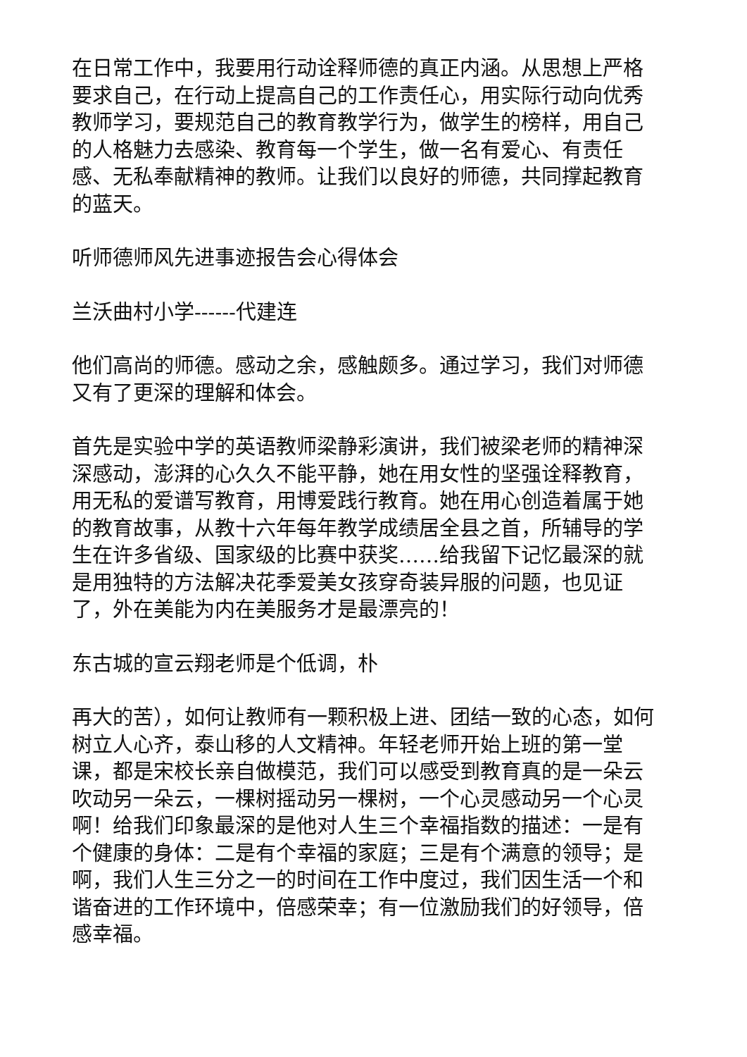在日常工作中，我要用行动诠释师德的真正内涵。从思想上严格要求自己，在行动上提高自己的工作责任心，用实际行动向优秀教师学习，要规范自己的教育教学行为，做学生的榜样，用自己的人格魅力去感染、教育每一个学生，做一名有爱心、有责任感、无私奉献精神的教师。让我们以良好的师德，共同撑起教育的蓝天。
听师德师风先进事迹报告会心得体会
兰沃曲村小学------代建连
他们高尚的师德。感动之余，感触颇多。通过学习，我们对师德又有了更深的理解和体会。
首先是实验中学的英语教师梁静彩演讲，我们被梁老师的精神深深感动，澎湃的心久久不能平静，她在用女性的坚强诠释教育，用无私的爱谱写教育，用博爱践行教育。她在用心创造着属于她的教育故事，从教十六年每年教学成绩居全县之首，所辅导的学生在许多省级、国家级的比赛中获奖……给我留下记忆最深的就是用独特的方法解决花季爱美女孩穿奇装异服的问题，也见证了，外在美能为内在美服务才是最漂亮的！
东古城的宣云翔老师是个低调，朴
再大的苦），如何让教师有一颗积极上进、团结一致的心态，如何树立人心齐，泰山移的人文精神。年轻老师开始上班的第一堂课，都是宋校长亲自做模范，我们可以感受到教育真的是一朵云吹动另一朵云，一棵树摇动另一棵树，一个心灵感动另一个心灵啊！给我们印象最深的是他对人生三个幸福指数的描述：一是有个健康的身体：二是有个幸福的家庭；三是有个满意的领导；是啊，我们人生三分之一的时间在工作中度过，我们因生活一个和谐奋进的工作环境中，倍感荣幸；有一位激励我们的好领导，倍感幸福。